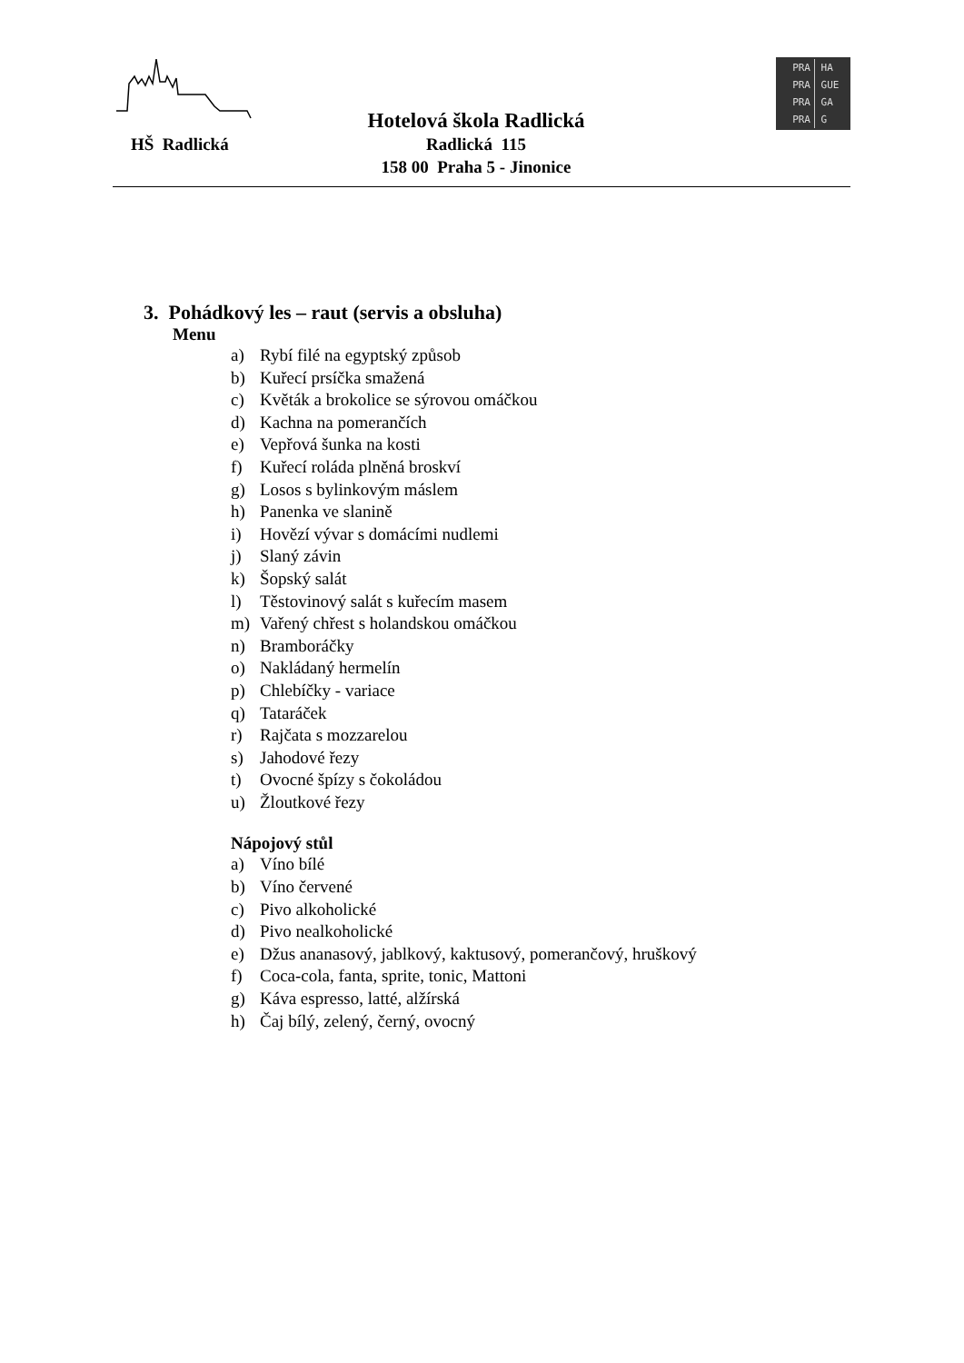HŠ Radlická
Hotelová škola Radlická
Radlická 115
158 00 Praha 5 - Jinonice
PRA HA
PRA GUE
PRA GA
PRA G
3. Pohádkový les – raut (servis a obsluha)
Menu
a) Rybí filé na egyptský způsob
b) Kuřecí prsíčka smažená
c) Květák a brokolice se sýrovou omáčkou
d) Kachna na pomerančích
e) Vepřová šunka na kosti
f) Kuřecí roláda plněná broskví
g) Losos s bylinkovým máslem
h) Panenka ve slanině
i) Hovězí vývar s domácími nudlemi
j) Slaný závin
k) Šopský salát
l) Těstovinový salát s kuřecím masem
m) Vařený chřest s holandskou omáčkou
n) Bramboráčky
o) Nakládaný hermelín
p) Chlebíčky - variace
q) Tataráček
r) Rajčata s mozzarelou
s) Jahodové řezy
t) Ovocné špízy s čokoládou
u) Žloutkové řezy
Nápojový stůl
a) Víno bílé
b) Víno červené
c) Pivo alkoholické
d) Pivo nealkoholické
e) Džus ananasový, jablkový, kaktusový, pomerančový, hruškový
f) Coca-cola, fanta, sprite, tonic, Mattoni
g) Káva espresso, latté, alžírská
h) Čaj bílý, zelený, černý, ovocný